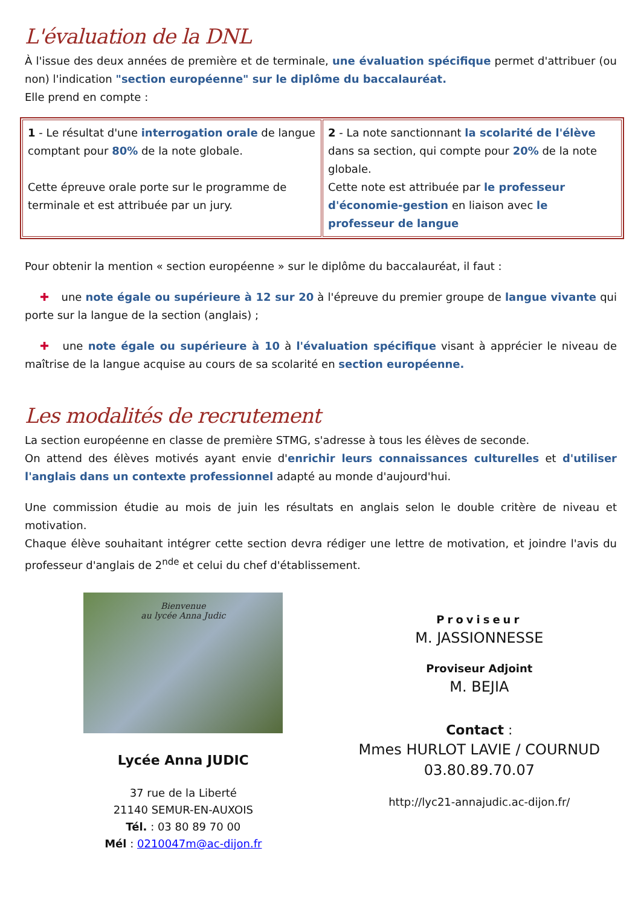L'évaluation de la DNL
À l'issue des deux années de première et de terminale, une évaluation spécifique permet d'attribuer (ou non) l'indication "section européenne" sur le diplôme du baccalauréat.
Elle prend en compte :
| 1 - Le résultat d'une interrogation orale de langue comptant pour 80% de la note globale. Cette épreuve orale porte sur le programme de terminale et est attribuée par un jury. | 2 - La note sanctionnant la scolarité de l'élève dans sa section, qui compte pour 20% de la note globale. Cette note est attribuée par le professeur d'économie-gestion en liaison avec le professeur de langue |
Pour obtenir la mention « section européenne » sur le diplôme du baccalauréat, il faut :
✚ une note égale ou supérieure à 12 sur 20 à l'épreuve du premier groupe de langue vivante qui porte sur la langue de la section (anglais) ;
✚ une note égale ou supérieure à 10 à l'évaluation spécifique visant à apprécier le niveau de maîtrise de la langue acquise au cours de sa scolarité en section européenne.
Les modalités de recrutement
La section européenne en classe de première STMG, s'adresse à tous les élèves de seconde.
On attend des élèves motivés ayant envie d'enrichir leurs connaissances culturelles et d'utiliser l'anglais dans un contexte professionnel adapté au monde d'aujourd'hui.
Une commission étudie au mois de juin les résultats en anglais selon le double critère de niveau et motivation.
Chaque élève souhaitant intégrer cette section devra rédiger une lettre de motivation, et joindre l'avis du professeur d'anglais de 2<sup>nde</sup> et celui du chef d'établissement.
Bienvenue
au lycée Anna Judic
Lycée Anna JUDIC
37 rue de la Liberté
21140 SEMUR-EN-AUXOIS
Tél. : 03 80 89 70 00
Mél : 0210047m@ac-dijon.fr
Proviseur
M. JASSIONNESSE
Proviseur Adjoint
M. BEJIA
Contact :
Mmes HURLOT LAVIE / COURNUD
03.80.89.70.07
http://lyc21-annajudic.ac-dijon.fr/